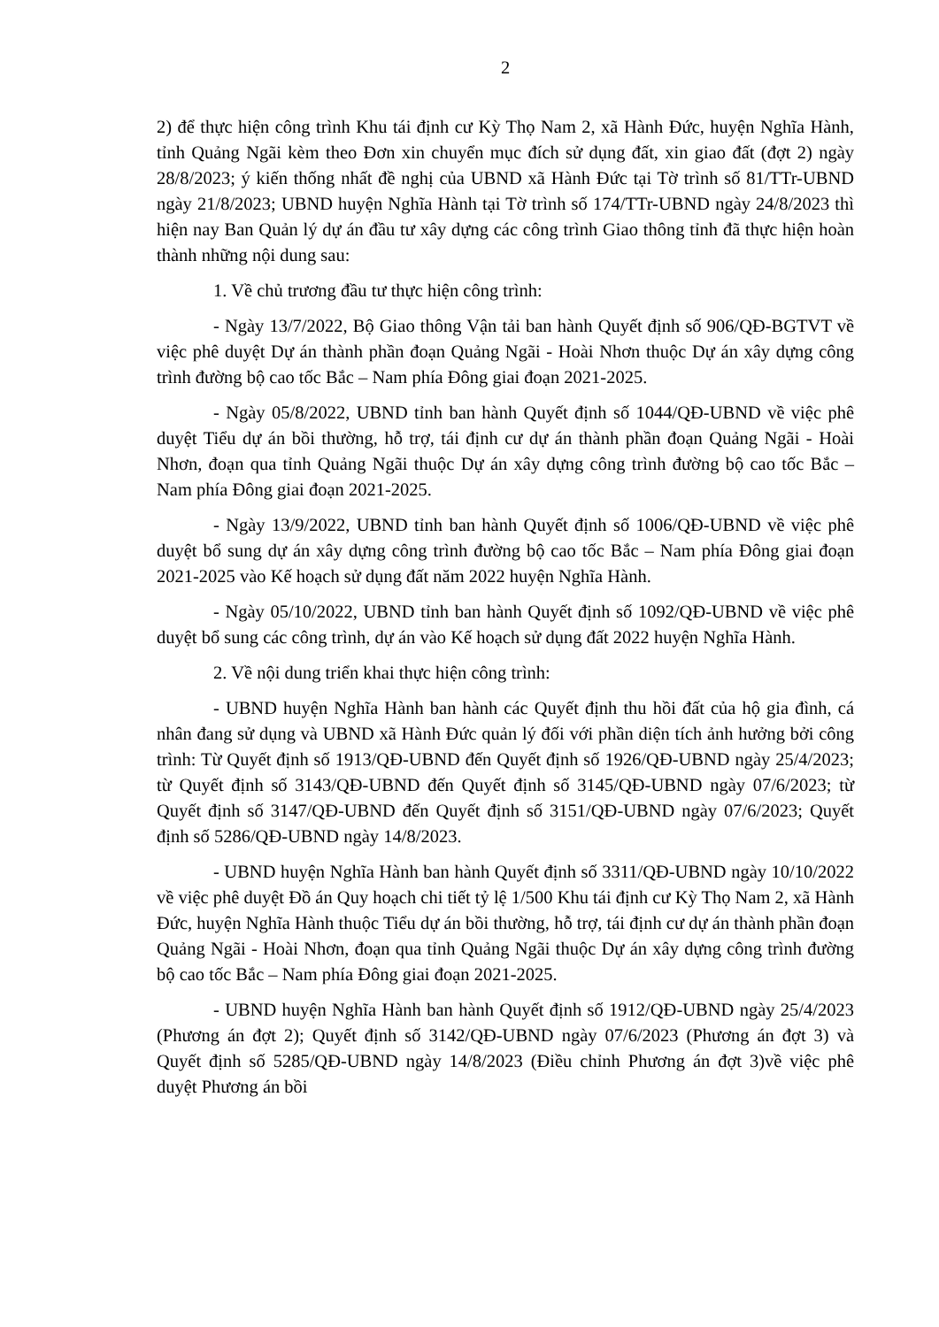2
2) để thực hiện công trình Khu tái định cư Kỳ Thọ Nam 2, xã Hành Đức, huyện Nghĩa Hành, tỉnh Quảng Ngãi kèm theo Đơn xin chuyển mục đích sử dụng đất, xin giao đất (đợt 2) ngày 28/8/2023; ý kiến thống nhất đề nghị của UBND xã Hành Đức tại Tờ trình số 81/TTr-UBND ngày 21/8/2023; UBND huyện Nghĩa Hành tại Tờ trình số 174/TTr-UBND ngày 24/8/2023 thì hiện nay Ban Quản lý dự án đầu tư xây dựng các công trình Giao thông tỉnh đã thực hiện hoàn thành những nội dung sau:
1. Về chủ trương đầu tư thực hiện công trình:
- Ngày 13/7/2022, Bộ Giao thông Vận tải ban hành Quyết định số 906/QĐ-BGTVT về việc phê duyệt Dự án thành phần đoạn Quảng Ngãi - Hoài Nhơn thuộc Dự án xây dựng công trình đường bộ cao tốc Bắc – Nam phía Đông giai đoạn 2021-2025.
- Ngày 05/8/2022, UBND tỉnh ban hành Quyết định số 1044/QĐ-UBND về việc phê duyệt Tiểu dự án bồi thường, hỗ trợ, tái định cư dự án thành phần đoạn Quảng Ngãi - Hoài Nhơn, đoạn qua tỉnh Quảng Ngãi thuộc Dự án xây dựng công trình đường bộ cao tốc Bắc – Nam phía Đông giai đoạn 2021-2025.
- Ngày 13/9/2022, UBND tỉnh ban hành Quyết định số 1006/QĐ-UBND về việc phê duyệt bổ sung dự án xây dựng công trình đường bộ cao tốc Bắc – Nam phía Đông giai đoạn 2021-2025 vào Kế hoạch sử dụng đất năm 2022 huyện Nghĩa Hành.
- Ngày 05/10/2022, UBND tỉnh ban hành Quyết định số 1092/QĐ-UBND về việc phê duyệt bổ sung các công trình, dự án vào Kế hoạch sử dụng đất 2022 huyện Nghĩa Hành.
2. Về nội dung triển khai thực hiện công trình:
- UBND huyện Nghĩa Hành ban hành các Quyết định thu hồi đất của hộ gia đình, cá nhân đang sử dụng và UBND xã Hành Đức quản lý đối với phần diện tích ảnh hưởng bởi công trình: Từ Quyết định số 1913/QĐ-UBND đến Quyết định số 1926/QĐ-UBND ngày 25/4/2023; từ Quyết định số 3143/QĐ-UBND đến Quyết định số 3145/QĐ-UBND ngày 07/6/2023; từ Quyết định số 3147/QĐ-UBND đến Quyết định số 3151/QĐ-UBND ngày 07/6/2023; Quyết định số 5286/QĐ-UBND ngày 14/8/2023.
- UBND huyện Nghĩa Hành ban hành Quyết định số 3311/QĐ-UBND ngày 10/10/2022 về việc phê duyệt Đồ án Quy hoạch chi tiết tỷ lệ 1/500 Khu tái định cư Kỳ Thọ Nam 2, xã Hành Đức, huyện Nghĩa Hành thuộc Tiểu dự án bồi thường, hỗ trợ, tái định cư dự án thành phần đoạn Quảng Ngãi - Hoài Nhơn, đoạn qua tỉnh Quảng Ngãi thuộc Dự án xây dựng công trình đường bộ cao tốc Bắc – Nam phía Đông giai đoạn 2021-2025.
- UBND huyện Nghĩa Hành ban hành Quyết định số 1912/QĐ-UBND ngày 25/4/2023 (Phương án đợt 2); Quyết định số 3142/QĐ-UBND ngày 07/6/2023 (Phương án đợt 3) và Quyết định số 5285/QĐ-UBND ngày 14/8/2023 (Điều chỉnh Phương án đợt 3)về việc phê duyệt Phương án bồi